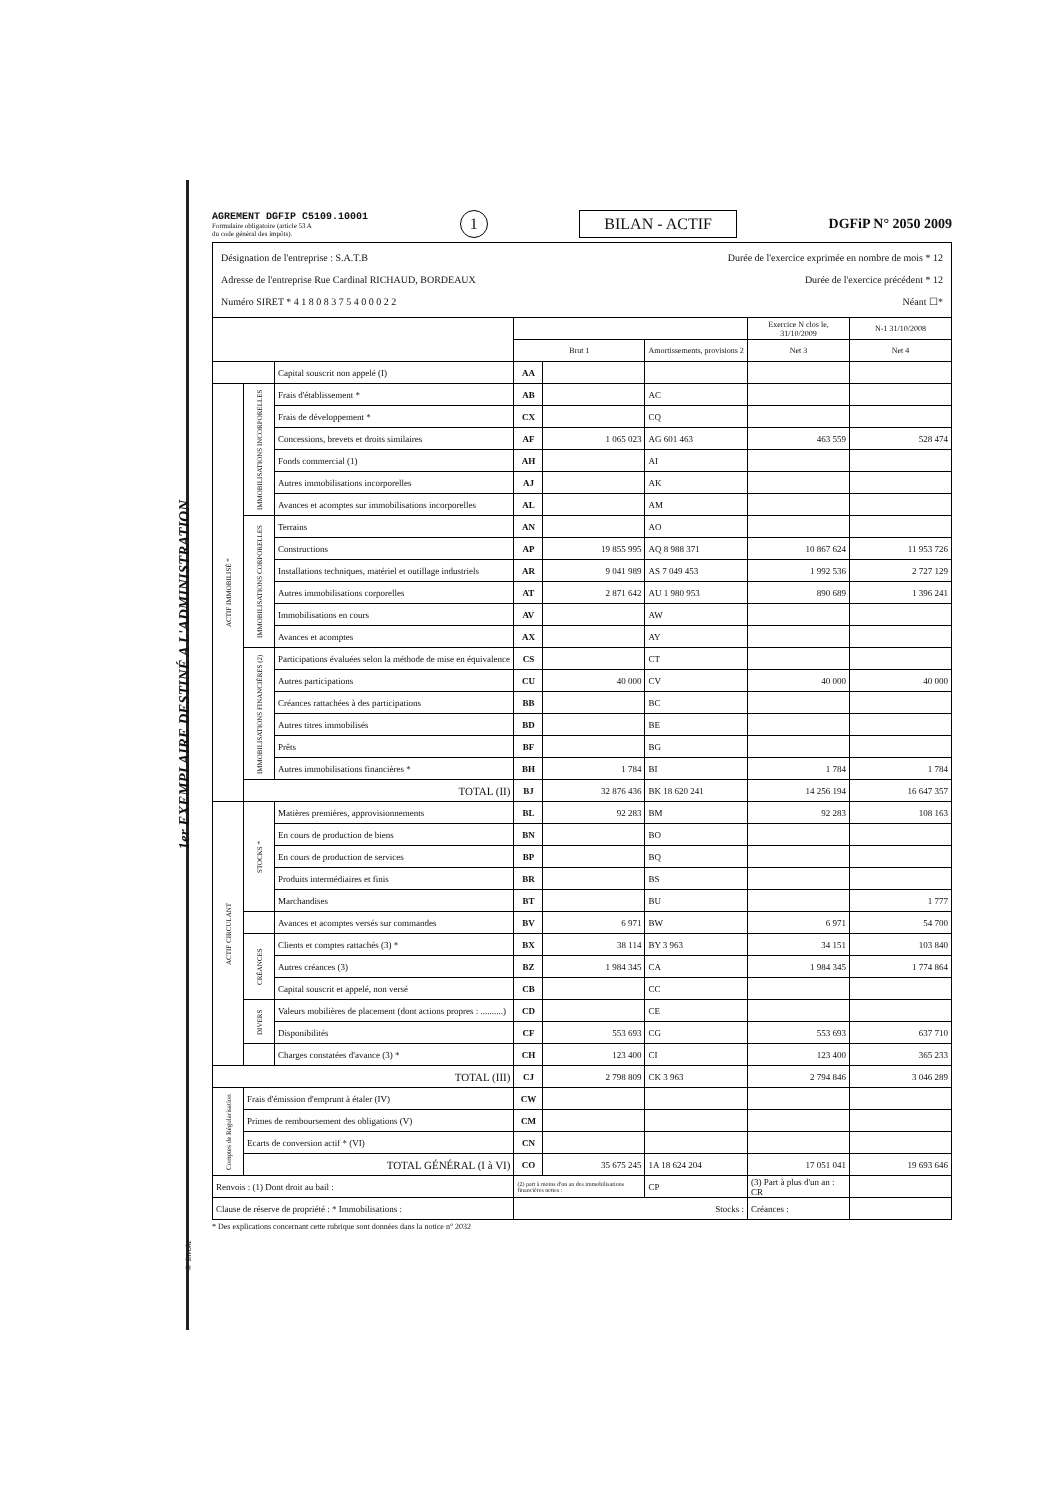AGREMENT DGFIP C5109.10001
Formulaire obligatoire (article 53 A
du code général des impôts).
1
BILAN - ACTIF
DGFiP N° 2050 2009
Désignation de l'entreprise : S.A.T.B Durée de l'exercice exprimée en nombre de mois * 12
Adresse de l'entreprise Rue Cardinal RICHAUD, BORDEAUX Durée de l'exercice précédent * 12
Numéro SIRET * 4 1 8 0 8 3 7 5 4 0 0 0 2 2 Néant ☐*
| | | | | | | Exercice N clos le, 31/10/2009 | N-1 31/10/2008 |
| --- | --- | --- | --- | --- | --- | --- | --- |
| | | | Brut 1 | | Amortissements, provisions 2 | Net 3 | Net 4 |
| | | Capital souscrit non appelé (I) | AA | | | | |
| ACTIF IMMOBILISÉ * | IMMOBILISATIONS INCORPORELLES | Frais d'établissement * | AB | | AC | | |
| | | Frais de développement * | CX | | CQ | | |
| | | Concessions, brevets et droits similaires | AF | 1 065 023 | AG 601 463 | 463 559 | 528 474 |
| | | Fonds commercial (1) | AH | | AI | | |
| | | Autres immobilisations incorporelles | AJ | | AK | | |
| | | Avances et acomptes sur immobilisations incorporelles | AL | | AM | | |
| | IMMOBILISATIONS CORPORELLES | Terrains | AN | | AO | | |
| | | Constructions | AP | 19 855 995 | AQ 8 988 371 | 10 867 624 | 11 953 726 |
| | | Installations techniques, matériel et outillage industriels | AR | 9 041 989 | AS 7 049 453 | 1 992 536 | 2 727 129 |
| | | Autres immobilisations corporelles | AT | 2 871 642 | AU 1 980 953 | 890 689 | 1 396 241 |
| | | Immobilisations en cours | AV | | AW | | |
| | | Avances et acomptes | AX | | AY | | |
| | IMMOBILISATIONS FINANCIÈRES (2) | Participations évaluées selon la méthode de mise en équivalence | CS | | CT | | |
| | | Autres participations | CU | 40 000 | CV | 40 000 | 40 000 |
| | | Créances rattachées à des participations | BB | | BC | | |
| | | Autres titres immobilisés | BD | | BE | | |
| | | Prêts | BF | | BG | | |
| | | Autres immobilisations financières * | BH | 1 784 | BI | 1 784 | 1 784 |
| | TOTAL (II) | | BJ | 32 876 436 | BK 18 620 241 | 14 256 194 | 16 647 357 |
| ACTIF CIRCULANT | STOCKS * | Matières premières, approvisionnements | BL | 92 283 | BM | 92 283 | 108 163 |
| | | En cours de production de biens | BN | | BO | | |
| | | En cours de production de services | BP | | BQ | | |
| | | Produits intermédiaires et finis | BR | | BS | | |
| | | Marchandises | BT | | BU | | 1 777 |
| | | Avances et acomptes versés sur commandes | BV | 6 971 | BW | 6 971 | 54 700 |
| | CRÉANCES | Clients et comptes rattachés (3) * | BX | 38 114 | BY 3 963 | 34 151 | 103 840 |
| | | Autres créances (3) | BZ | 1 984 345 | CA | 1 984 345 | 1 774 864 |
| | | Capital souscrit et appelé, non versé | CB | | CC | | |
| | DIVERS | Valeurs mobilières de placement (dont actions propres : ..........) | CD | | CE | | |
| | | Disponibilités | CF | 553 693 | CG | 553 693 | 637 710 |
| | | Charges constatées d'avance (3) * | CH | 123 400 | CI | 123 400 | 365 233 |
| TOTAL (III) | | | CJ | 2 798 809 | CK 3 963 | 2 794 846 | 3 046 289 |
| Comptes de Régularisation | Frais d'émission d'emprunt à étaler (IV) | | CW | | | | |
| | Primes de remboursement des obligations (V) | | CM | | | | |
| | Ecarts de conversion actif * (VI) | | CN | | | | |
| | TOTAL GÉNÉRAL (I à VI) | | CO | 35 675 245 | 1A 18 624 204 | 17 051 041 | 19 693 646 |
| Renvois : (1) Dont droit au bail : | | | (2) part à moins d'un an des immobilisations financières nettes : | | CP | (3) Part à plus d'un an : CR | |
| Clause de réserve de propriété : * Immobilisations : | | | Stocks : | | | Créances : | |
* Des explications concernant cette rubrique sont données dans la notice n° 2032
1er EXEMPLAIRE DESTINÉ A L'ADMINISTRATION
© Invoke